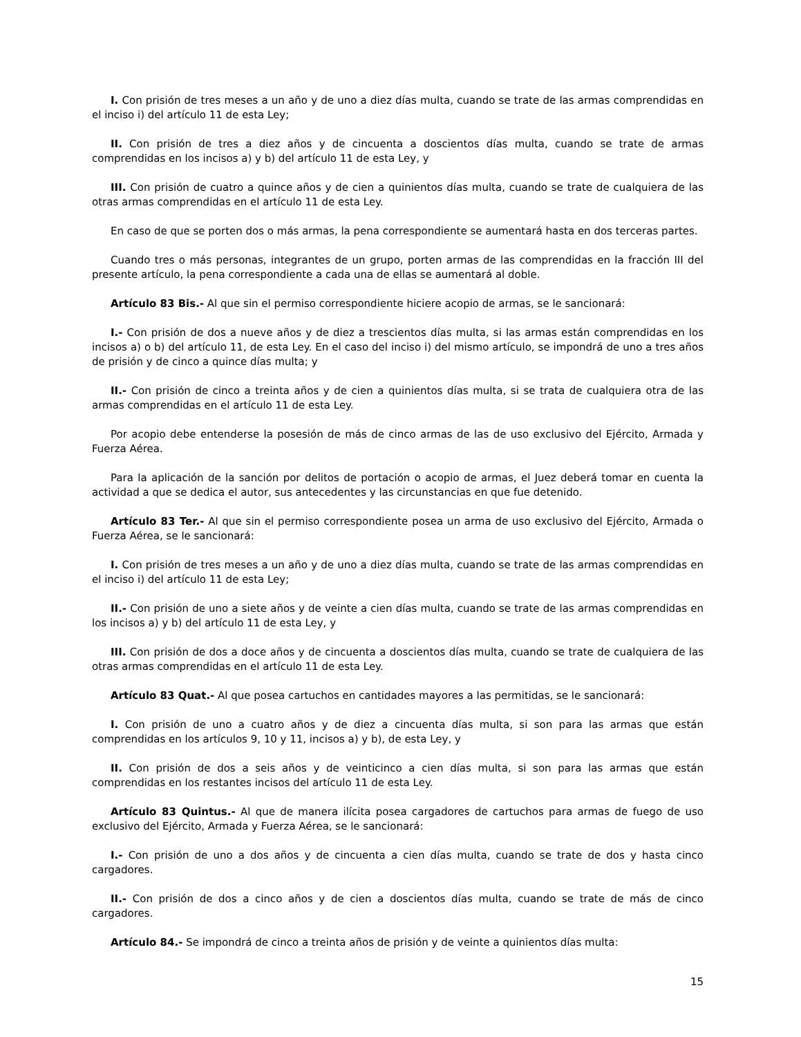I. Con prisión de tres meses a un año y de uno a diez días multa, cuando se trate de las armas comprendidas en el inciso i) del artículo 11 de esta Ley;
II. Con prisión de tres a diez años y de cincuenta a doscientos días multa, cuando se trate de armas comprendidas en los incisos a) y b) del artículo 11 de esta Ley, y
III. Con prisión de cuatro a quince años y de cien a quinientos días multa, cuando se trate de cualquiera de las otras armas comprendidas en el artículo 11 de esta Ley.
En caso de que se porten dos o más armas, la pena correspondiente se aumentará hasta en dos terceras partes.
Cuando tres o más personas, integrantes de un grupo, porten armas de las comprendidas en la fracción III del presente artículo, la pena correspondiente a cada una de ellas se aumentará al doble.
Artículo 83 Bis.- Al que sin el permiso correspondiente hiciere acopio de armas, se le sancionará:
I.- Con prisión de dos a nueve años y de diez a trescientos días multa, si las armas están comprendidas en los incisos a) o b) del artículo 11, de esta Ley. En el caso del inciso i) del mismo artículo, se impondrá de uno a tres años de prisión y de cinco a quince días multa; y
II.- Con prisión de cinco a treinta años y de cien a quinientos días multa, si se trata de cualquiera otra de las armas comprendidas en el artículo 11 de esta Ley.
Por acopio debe entenderse la posesión de más de cinco armas de las de uso exclusivo del Ejército, Armada y Fuerza Aérea.
Para la aplicación de la sanción por delitos de portación o acopio de armas, el Juez deberá tomar en cuenta la actividad a que se dedica el autor, sus antecedentes y las circunstancias en que fue detenido.
Artículo 83 Ter.- Al que sin el permiso correspondiente posea un arma de uso exclusivo del Ejército, Armada o Fuerza Aérea, se le sancionará:
I. Con prisión de tres meses a un año y de uno a diez días multa, cuando se trate de las armas comprendidas en el inciso i) del artículo 11 de esta Ley;
II.- Con prisión de uno a siete años y de veinte a cien días multa, cuando se trate de las armas comprendidas en los incisos a) y b) del artículo 11 de esta Ley, y
III. Con prisión de dos a doce años y de cincuenta a doscientos días multa, cuando se trate de cualquiera de las otras armas comprendidas en el artículo 11 de esta Ley.
Artículo 83 Quat.- Al que posea cartuchos en cantidades mayores a las permitidas, se le sancionará:
I. Con prisión de uno a cuatro años y de diez a cincuenta días multa, si son para las armas que están comprendidas en los artículos 9, 10 y 11, incisos a) y b), de esta Ley, y
II. Con prisión de dos a seis años y de veinticinco a cien días multa, si son para las armas que están comprendidas en los restantes incisos del artículo 11 de esta Ley.
Artículo 83 Quintus.- Al que de manera ilícita posea cargadores de cartuchos para armas de fuego de uso exclusivo del Ejército, Armada y Fuerza Aérea, se le sancionará:
I.- Con prisión de uno a dos años y de cincuenta a cien días multa, cuando se trate de dos y hasta cinco cargadores.
II.- Con prisión de dos a cinco años y de cien a doscientos días multa, cuando se trate de más de cinco cargadores.
Artículo 84.- Se impondrá de cinco a treinta años de prisión y de veinte a quinientos días multa:
15